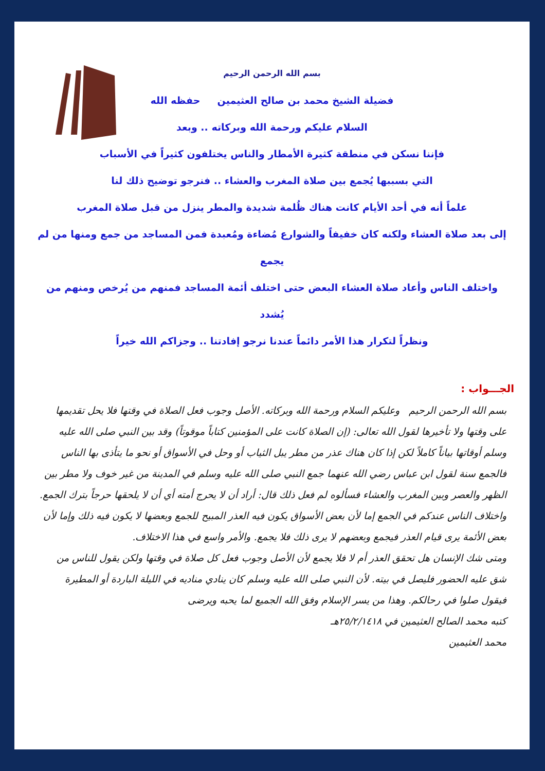بسم الله الرحمن الرحيم
فضيلة الشيخ محمد بن صالح العثيمين حفظه الله
السلام عليكم ورحمة الله وبركاته .. وبعد
فإننا نسكن في منطقة كثيرة الأمطار والناس يختلفون كثيراً في الأسباب
التي بسببها يُجمع بين صلاة المغرب والعشاء .. فنرجو توضيح ذلك لنا
علماً أنه في أحد الأيام كانت هناك ظُلمة شديدة والمطر ينزل من قبل صلاة المغرب
إلى بعد صلاة العشاء ولكنه كان خفيفاً والشوارع مُضاءة ومُعبدة فمن المساجد من جمع ومنها من لم يجمع
واختلف الناس وأعاد صلاة العشاء البعض حتى اختلف أئمة المساجد فمنهم من يُرخص ومنهم من يُشدد
ونظراً لتكرار هذا الأمر دائماً عندنا نرجو إفادتنا .. وجزاكم الله خيراً
الجـــواب :
بسم الله الرحمن الرحيم وعليكم السلام ورحمة الله وبركاته. الأصل وجوب فعل الصلاة في وقتها فلا يحل تقديمها على وقتها ولا تأخيرها لقول الله تعالى: (إن الصلاة كانت على المؤمنين كتاباً موقوتاً) وقد بين النبي صلى الله عليه وسلم أوقاتها بياناً كاملاً لكن إذا كان هناك عذر من مطر يبل الثياب أو وحل في الأسواق أو نحو ما يتأذى بها الناس فالجمع سنة لقول ابن عباس رضي الله عنهما جمع النبي صلى الله عليه وسلم في المدينة من غير خوف ولا مطر بين الظهر والعصر وبين المغرب والعشاء فسألوه لم فعل ذلك قال: أراد أن لا يحرج أمته أي أن لا يلحقها حرجاً بترك الجمع.
واختلاف الناس عندكم في الجمع إما لأن بعض الأسواق يكون فيه العذر المبيح للجمع وبعضها لا يكون فيه ذلك وإما لأن بعض الأئمة يرى قيام العذر فيجمع وبعضهم لا يرى ذلك فلا يجمع. والأمر واسع في هذا الاختلاف.
ومتى شك الإنسان هل تحقق العذر أم لا فلا يجمع لأن الأصل وجوب فعل كل صلاة في وقتها ولكن يقول للناس من شق عليه الحضور فليصل في بيته. لأن النبي صلى الله عليه وسلم كان ينادي مناديه في الليلة الباردة أو المطيرة فيقول صلوا في رحالكم. وهذا من يسر الإسلام وفق الله الجميع لما يحبه ويرضى
كتبه محمد الصالح العثيمين في ٢٥/٢/١٤١٨هـ
محمد العثيمين